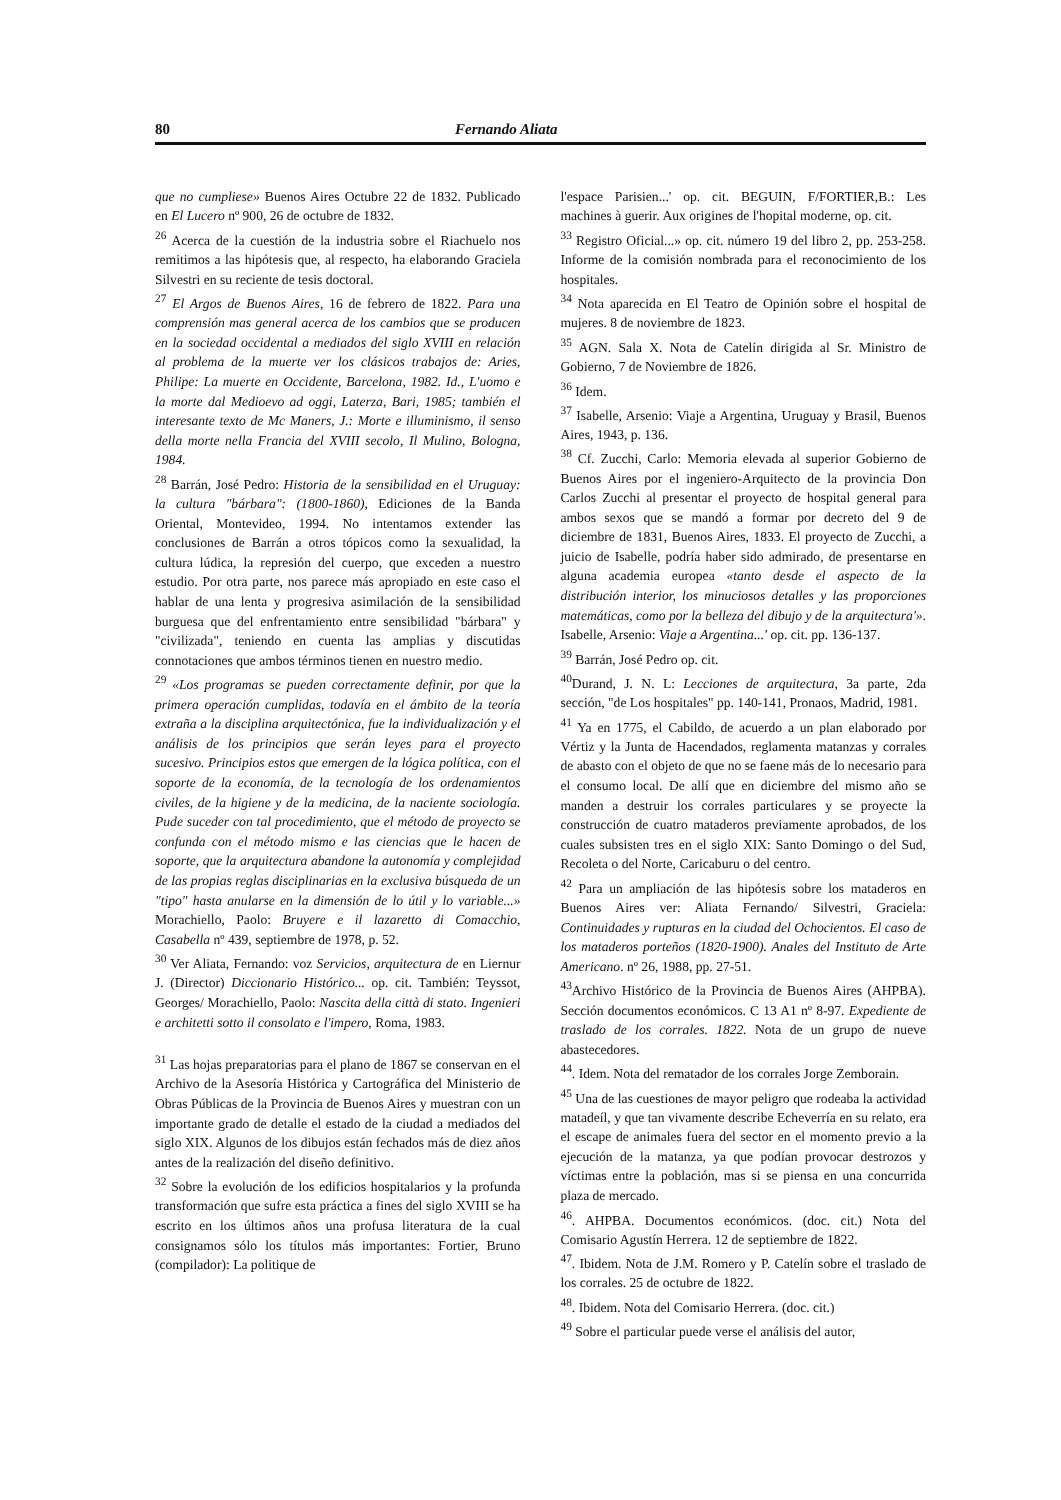80 Fernando Aliata
que no cumpliese» Buenos Aires Octubre 22 de 1832. Publicado en El Lucero nº 900, 26 de octubre de 1832.
<sup>26</sup> Acerca de la cuestión de la industria sobre el Riachuelo nos remitimos a las hipótesis que, al respecto, ha elaborando Graciela Silvestri en su reciente de tesis doctoral.
<sup>27</sup> El Argos de Buenos Aires, 16 de febrero de 1822. Para una comprensión mas general acerca de los cambios que se producen en la sociedad occidental a mediados del siglo XVIII en relación al problema de la muerte ver los clásicos trabajos de: Aries, Philipe: La muerte en Occidente, Barcelona, 1982. Id., L'uomo e la morte dal Medioevo ad oggi, Laterza, Bari, 1985; también el interesante texto de Mc Maners, J.: Morte e illuminismo, il senso della morte nella Francia del XVIII secolo, Il Mulino, Bologna, 1984.
<sup>28</sup> Barrán, José Pedro: Historia de la sensibilidad en el Uruguay: la cultura "bárbara": (1800-1860), Ediciones de la Banda Oriental, Montevideo, 1994. No intentamos extender las conclusiones de Barrán a otros tópicos como la sexualidad, la cultura lúdica, la represión del cuerpo, que exceden a nuestro estudio. Por otra parte, nos parece más apropiado en este caso el hablar de una lenta y progresiva asimilación de la sensibilidad burguesa que del enfrentamiento entre sensibilidad "bárbara" y "civilizada", teniendo en cuenta las amplias y discutidas connotaciones que ambos términos tienen en nuestro medio.
<sup>29</sup> «Los programas se pueden correctamente definir, por que la primera operación cumplidas, todavía en el ámbito de la teoría extraña a la disciplina arquitectónica, fue la individualización y el análisis de los principios que serán leyes para el proyecto sucesivo. Principios estos que emergen de la lógica política, con el soporte de la economía, de la tecnología de los ordenamientos civiles, de la higiene y de la medicina, de la naciente sociología. Pude suceder con tal procedimiento, que el método de proyecto se confunda con el método mismo e las ciencias que le hacen de soporte, que la arquitectura abandone la autonomía y complejidad de las propias reglas disciplinarias en la exclusiva búsqueda de un "tipo" hasta anularse en la dimensión de lo útil y lo variable...» Morachiello, Paolo: Bruyere e il lazaretto di Comacchio, Casabella nº 439, septiembre de 1978, p. 52.
<sup>30</sup> Ver Aliata, Fernando: voz Servicios, arquitectura de en Liernur J. (Director) Diccionario Histórico... op. cit. También: Teyssot, Georges/ Morachiello, Paolo: Nascita della città di stato. Ingenieri e architetti sotto il consolato e l'impero, Roma, 1983.
<sup>31</sup> Las hojas preparatorias para el plano de 1867 se conservan en el Archivo de la Asesoría Histórica y Cartográfica del Ministerio de Obras Públicas de la Provincia de Buenos Aires y muestran con un importante grado de detalle el estado de la ciudad a mediados del siglo XIX. Algunos de los dibujos están fechados más de diez años antes de la realización del diseño definitivo.
<sup>32</sup> Sobre la evolución de los edificios hospitalarios y la profunda transformación que sufre esta práctica a fines del siglo XVIII se ha escrito en los últimos años una profusa literatura de la cual consignamos sólo los títulos más importantes: Fortier, Bruno (compilador): La politique de
l'espace Parisien...' op. cit. BEGUIN, F/FORTIER,B.: Les machines à guerir. Aux origines de l'hopital moderne, op. cit.
<sup>33</sup> Registro Oficial...» op. cit. número 19 del libro 2, pp. 253-258. Informe de la comisión nombrada para el reconocimiento de los hospitales.
<sup>34</sup> Nota aparecida en El Teatro de Opinión sobre el hospital de mujeres. 8 de noviembre de 1823.
<sup>35</sup> AGN. Sala X. Nota de Catelín dirigida al Sr. Ministro de Gobierno, 7 de Noviembre de 1826.
<sup>36</sup> Idem.
<sup>37</sup> Isabelle, Arsenio: Viaje a Argentina, Uruguay y Brasil, Buenos Aires, 1943, p. 136.
<sup>38</sup> Cf. Zucchi, Carlo: Memoria elevada al superior Gobierno de Buenos Aires por el ingeniero-Arquitecto de la provincia Don Carlos Zucchi al presentar el proyecto de hospital general para ambos sexos que se mandó a formar por decreto del 9 de diciembre de 1831, Buenos Aires, 1833. El proyecto de Zucchi, a juicio de Isabelle, podría haber sido admirado, de presentarse en alguna academia europea «tanto desde el aspecto de la distribución interior, los minuciosos detalles y las proporciones matemáticas, como por la belleza del dibujo y de la arquitectura'». Isabelle, Arsenio: Viaje a Argentina...' op. cit. pp. 136-137.
<sup>39</sup> Barrán, José Pedro op. cit.
<sup>40</sup> Durand, J. N. L: Lecciones de arquitectura, 3a parte, 2da sección, "de Los hospitales" pp. 140-141, Pronaos, Madrid, 1981.
<sup>41</sup> Ya en 1775, el Cabildo, de acuerdo a un plan elaborado por Vértiz y la Junta de Hacendados, reglamenta matanzas y corrales de abasto con el objeto de que no se faene más de lo necesario para el consumo local. De allí que en diciembre del mismo año se manden a destruir los corrales particulares y se proyecte la construcción de cuatro mataderos previamente aprobados, de los cuales subsisten tres en el siglo XIX: Santo Domingo o del Sud, Recoleta o del Norte, Caricaburu o del centro.
<sup>42</sup> Para un ampliación de las hipótesis sobre los mataderos en Buenos Aires ver: Aliata Fernando/ Silvestri, Graciela: Continuidades y rupturas en la ciudad del Ochocientos. El caso de los mataderos porteños (1820-1900). Anales del Instituto de Arte Americano. nº 26, 1988, pp. 27-51.
<sup>43</sup> Archivo Histórico de la Provincia de Buenos Aires (AHPBA). Sección documentos económicos. C 13 A1 nº 8-97. Expediente de traslado de los corrales. 1822. Nota de un grupo de nueve abastecedores.
<sup>44</sup>. Idem. Nota del rematador de los corrales Jorge Zemborain.
<sup>45</sup> Una de las cuestiones de mayor peligro que rodeaba la actividad matadeíl, y que tan vivamente describe Echeverría en su relato, era el escape de animales fuera del sector en el momento previo a la ejecución de la matanza, ya que podían provocar destrozos y víctimas entre la población, mas si se piensa en una concurrida plaza de mercado.
<sup>46</sup>. AHPBA. Documentos económicos. (doc. cit.) Nota del Comisario Agustín Herrera. 12 de septiembre de 1822.
<sup>47</sup>. Ibidem. Nota de J.M. Romero y P. Catelín sobre el traslado de los corrales. 25 de octubre de 1822.
<sup>48</sup>. Ibidem. Nota del Comisario Herrera. (doc. cit.)
<sup>49</sup> Sobre el particular puede verse el análisis del autor,